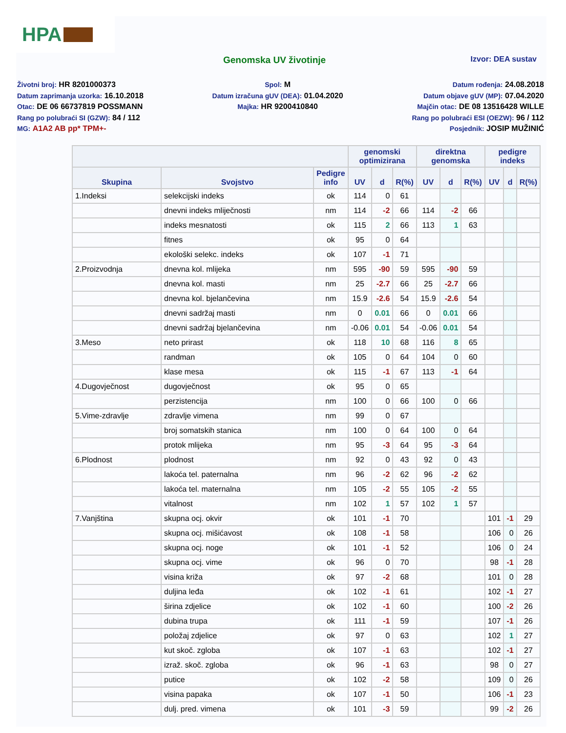HPA
Genomska UV životinje
Izvor: DEA sustav
Životni broj: HR 8201000373
Datum zaprimanja uzorka: 16.10.2018
Otac: DE 06 66737819 POSSMANN
Rang po polubraći SI (GZW): 84 / 112
MG: A1A2 AB pp* TPM+-
Spol: M
Datum izračuna gUV (DEA): 01.04.2020
Majka: HR 9200410840
Datum rođenja: 24.08.2018
Datum objave gUV (MP): 07.04.2020
Majčin otac: DE 08 13516428 WILLE
Rang po polubraći ESI (OEZW): 96 / 112
Posjednik: JOSIP MUŽINIĆ
| | | | genomski optimizirana | | | direktna genomska | | | pedigre indeks | | |
| --- | --- | --- | --- | --- | --- | --- | --- | --- | --- | --- | --- |
| Skupina | Svojstvo | Pedigre info | UV | d | R(%) | UV | d | R(%) | UV | d | R(%) |
| 1.Indeksi | selekcijski indeks | ok | 114 | 0 | 61 | | | | | | |
| | dnevni indeks mliječnosti | nm | 114 | -2 | 66 | 114 | -2 | 66 | | | |
| | indeks mesnatosti | ok | 115 | 2 | 66 | 113 | 1 | 63 | | | |
| | fitnes | ok | 95 | 0 | 64 | | | | | | |
| | ekološki selekc. indeks | ok | 107 | -1 | 71 | | | | | | |
| 2.Proizvodnja | dnevna kol. mlijeka | nm | 595 | -90 | 59 | 595 | -90 | 59 | | | |
| | dnevna kol. masti | nm | 25 | -2.7 | 66 | 25 | -2.7 | 66 | | | |
| | dnevna kol. bjelančevina | nm | 15.9 | -2.6 | 54 | 15.9 | -2.6 | 54 | | | |
| | dnevni sadržaj masti | nm | 0 | 0.01 | 66 | 0 | 0.01 | 66 | | | |
| | dnevni sadržaj bjelančevina | nm | -0.06 | 0.01 | 54 | -0.06 | 0.01 | 54 | | | |
| 3.Meso | neto prirast | ok | 118 | 10 | 68 | 116 | 8 | 65 | | | |
| | randman | ok | 105 | 0 | 64 | 104 | 0 | 60 | | | |
| | klase mesa | ok | 115 | -1 | 67 | 113 | -1 | 64 | | | |
| 4.Dugovječnost | dugovječnost | ok | 95 | 0 | 65 | | | | | | |
| | perzistencija | nm | 100 | 0 | 66 | 100 | 0 | 66 | | | |
| 5.Vime-zdravlje | zdravlje vimena | nm | 99 | 0 | 67 | | | | | | |
| | broj somatskih stanica | nm | 100 | 0 | 64 | 100 | 0 | 64 | | | |
| | protok mlijeka | nm | 95 | -3 | 64 | 95 | -3 | 64 | | | |
| 6.Plodnost | plodnost | nm | 92 | 0 | 43 | 92 | 0 | 43 | | | |
| | lakoća tel. paternalna | nm | 96 | -2 | 62 | 96 | -2 | 62 | | | |
| | lakoća tel. maternalna | nm | 105 | -2 | 55 | 105 | -2 | 55 | | | |
| | vitalnost | nm | 102 | 1 | 57 | 102 | 1 | 57 | | | |
| 7.Vanjština | skupna ocj. okvir | ok | 101 | -1 | 70 | | | | 101 | -1 | 29 |
| | skupna ocj. mišićavost | ok | 108 | -1 | 58 | | | | 106 | 0 | 26 |
| | skupna ocj. noge | ok | 101 | -1 | 52 | | | | 106 | 0 | 24 |
| | skupna ocj. vime | ok | 96 | 0 | 70 | | | | 98 | -1 | 28 |
| | visina križa | ok | 97 | -2 | 68 | | | | 101 | 0 | 28 |
| | duljina leđa | ok | 102 | -1 | 61 | | | | 102 | -1 | 27 |
| | širina zdjelice | ok | 102 | -1 | 60 | | | | 100 | -2 | 26 |
| | dubina trupa | ok | 111 | -1 | 59 | | | | 107 | -1 | 26 |
| | položaj zdjelice | ok | 97 | 0 | 63 | | | | 102 | 1 | 27 |
| | kut skoč. zgloba | ok | 107 | -1 | 63 | | | | 102 | -1 | 27 |
| | izraž. skoč. zgloba | ok | 96 | -1 | 63 | | | | 98 | 0 | 27 |
| | putice | ok | 102 | -2 | 58 | | | | 109 | 0 | 26 |
| | visina papaka | ok | 107 | -1 | 50 | | | | 106 | -1 | 23 |
| | dulj. pred. vimena | ok | 101 | -3 | 59 | | | | 99 | -2 | 26 |